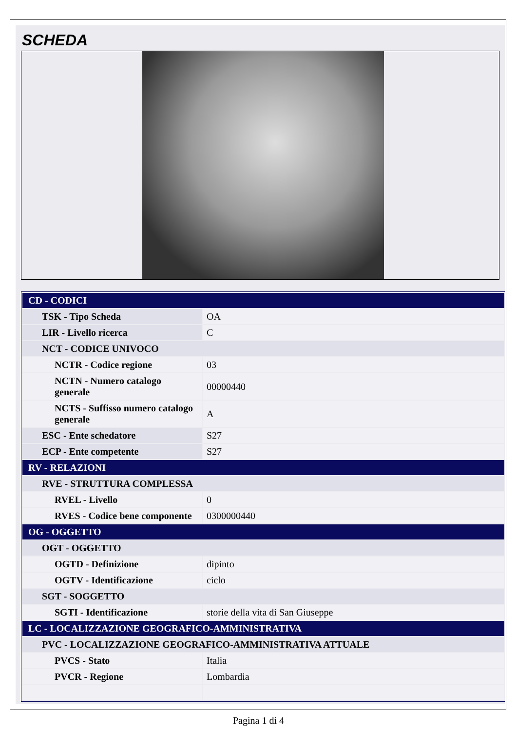SCHEDA
| CD - CODICI | |
| TSK - Tipo Scheda | OA |
| LIR - Livello ricerca | C |
| NCT - CODICE UNIVOCO | |
| NCTR - Codice regione | 03 |
| NCTN - Numero catalogo generale | 00000440 |
| NCTS - Suffisso numero catalogo generale | A |
| ESC - Ente schedatore | S27 |
| ECP - Ente competente | S27 |
| RV - RELAZIONI | |
| RVE - STRUTTURA COMPLESSA | |
| RVEL - Livello | 0 |
| RVES - Codice bene componente | 0300000440 |
| OG - OGGETTO | |
| OGT - OGGETTO | |
| OGTD - Definizione | dipinto |
| OGTV - Identificazione | ciclo |
| SGT - SOGGETTO | |
| SGTI - Identificazione | storie della vita di San Giuseppe |
| LC - LOCALIZZAZIONE GEOGRAFICO-AMMINISTRATIVA | |
| PVC - LOCALIZZAZIONE GEOGRAFICO-AMMINISTRATIVA ATTUALE | |
| PVCS - Stato | Italia |
| PVCR - Regione | Lombardia |
Pagina 1 di 4